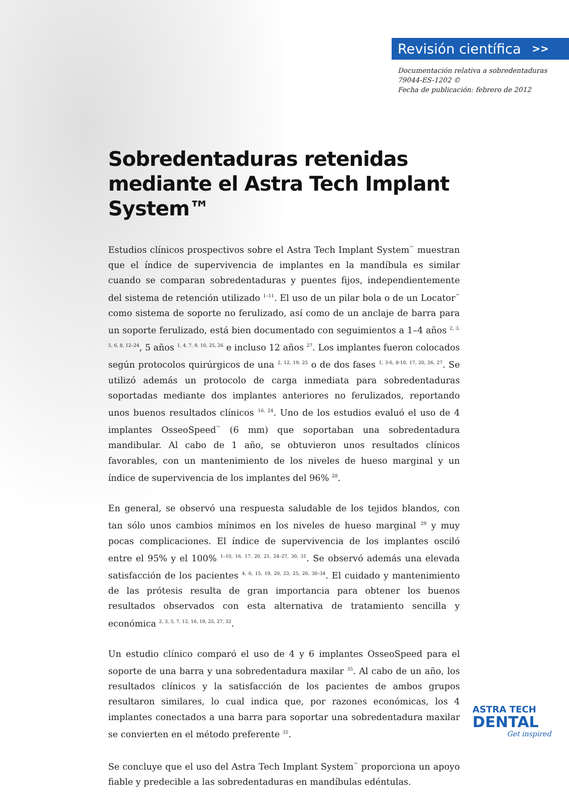Revisión científica >>
Documentación relativa a sobredentaduras
79044-ES-1202 ©
Fecha de publicación: febrero de 2012
Sobredentaduras retenidas mediante el Astra Tech Implant System™
Estudios clínicos prospectivos sobre el Astra Tech Implant System<sup>™</sup> muestran que el índice de supervivencia de implantes en la mandíbula es similar cuando se comparan sobredentaduras y puentes fijos, independientemente del sistema de retención utilizado <sup>1–11</sup>. El uso de un pilar bola o de un Locator<sup>™</sup> como sistema de soporte no ferulizado, así como de un anclaje de barra para un soporte ferulizado, está bien documentado con seguimientos a 1–4 años <sup>2, 3, 5, 6, 8, 12–24</sup>, 5 años <sup>1, 4, 7, 9, 10, 25, 26</sup> e incluso 12 años <sup>27</sup>. Los implantes fueron colocados según protocolos quirúrgicos de una <sup>2, 12, 19, 25</sup> o de dos fases <sup>1, 3-6, 8-10, 17, 20, 26, 27</sup>. Se utilizó además un protocolo de carga inmediata para sobredentaduras soportadas mediante dos implantes anteriores no ferulizados, reportando unos buenos resultados clínicos <sup>16, 24</sup>. Uno de los estudios evaluó el uso de 4 implantes OsseoSpeed<sup>™</sup> (6 mm) que soportaban una sobredentadura mandibular. Al cabo de 1 año, se obtuvieron unos resultados clínicos favorables, con un mantenimiento de los niveles de hueso marginal y un índice de supervivencia de los implantes del 96% <sup>28</sup>.
En general, se observó una respuesta saludable de los tejidos blandos, con tan sólo unos cambios mínimos en los niveles de hueso marginal <sup>29</sup> y muy pocas complicaciones. El índice de supervivencia de los implantes osciló entre el 95% y el 100% <sup>1–10, 16, 17, 20, 21, 24–27, 30, 31</sup>. Se observó además una elevada satisfacción de los pacientes <sup>4, 6, 15, 19, 20, 23, 25, 26, 30–34</sup>. El cuidado y mantenimiento de las prótesis resulta de gran importancia para obtener los buenos resultados observados con esta alternativa de tratamiento sencilla y económica <sup>2, 3, 5, 7, 12, 16, 19, 25, 27, 32</sup>.
Un estudio clínico comparó el uso de 4 y 6 implantes OsseoSpeed para el soporte de una barra y una sobredentadura maxilar <sup>35</sup>. Al cabo de un año, los resultados clínicos y la satisfacción de los pacientes de ambos grupos resultaron similares, lo cual indica que, por razones económicas, los 4 implantes conectados a una barra para soportar una sobredentadura maxilar se convierten en el método preferente <sup>35</sup>.
Se concluye que el uso del Astra Tech Implant System<sup>™</sup> proporciona un apoyo fiable y predecible a las sobredentaduras en mandíbulas edéntulas.
ASTRA TECH
DENTAL
Get inspired